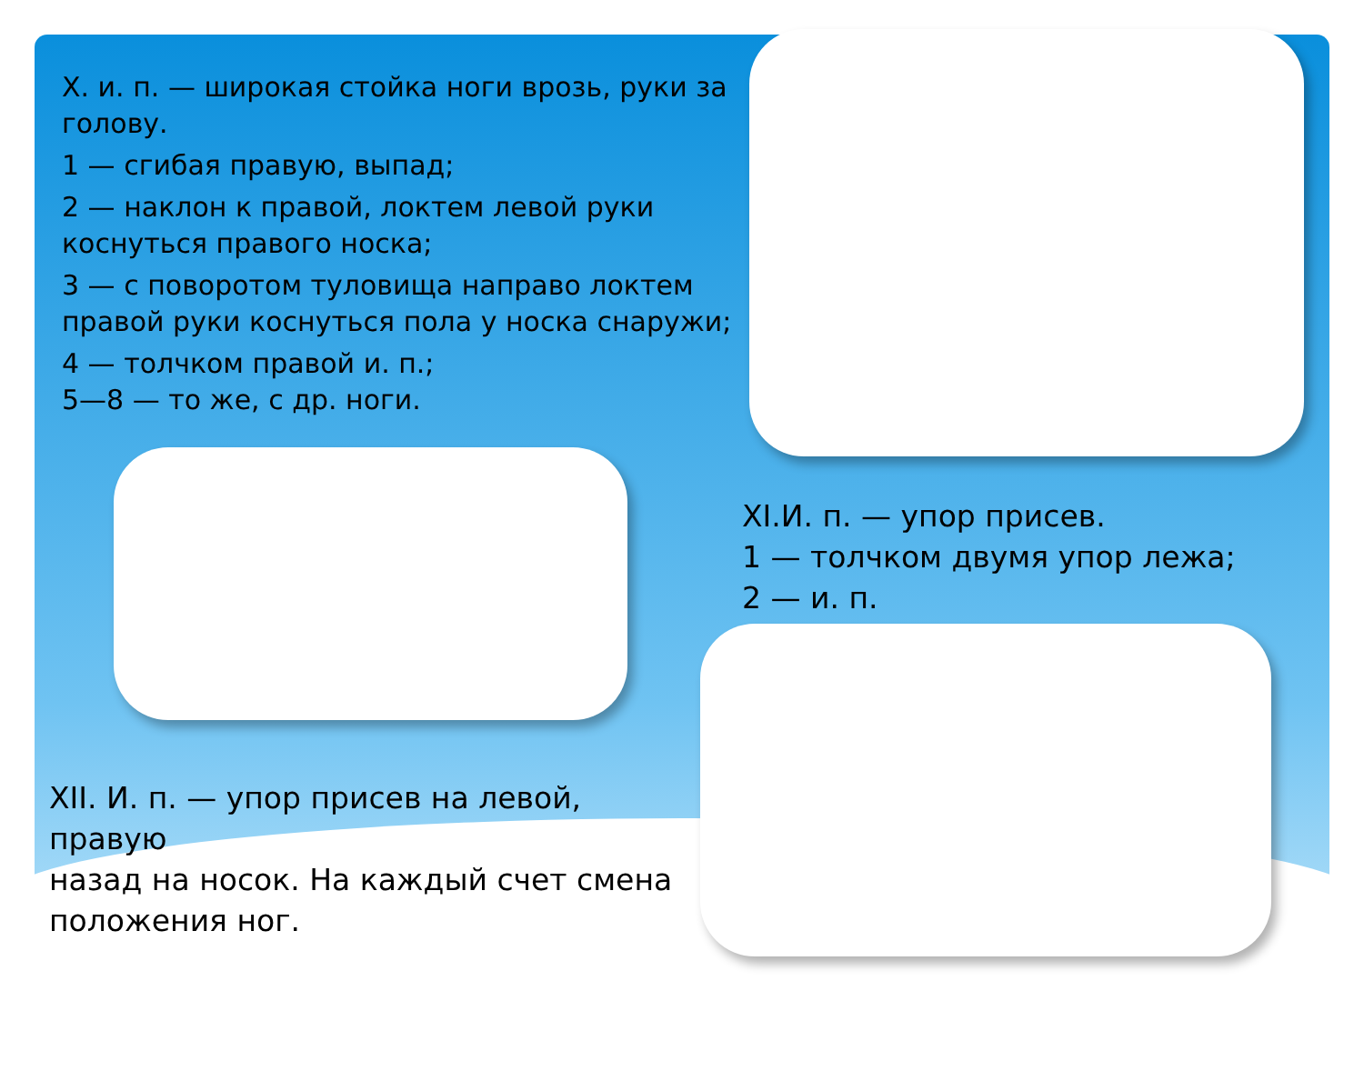X. и. п. — широкая стойка ноги врозь, руки за голову.
1 — сгибая правую, выпад;
2 — наклон к правой, локтем левой руки коснуться правого носка;
3 — с поворотом туловища направо локтем правой руки коснуться пола у носка снаружи;
4 — толчком правой и. п.;
5—8 — то же, с др. ноги.
XI.И. п. — упор присев.
1 — толчком двумя упор лежа;
2 — и. п.
XII. И. п. — упор присев на левой, правую
назад на носок. На каждый счет смена положения ног.